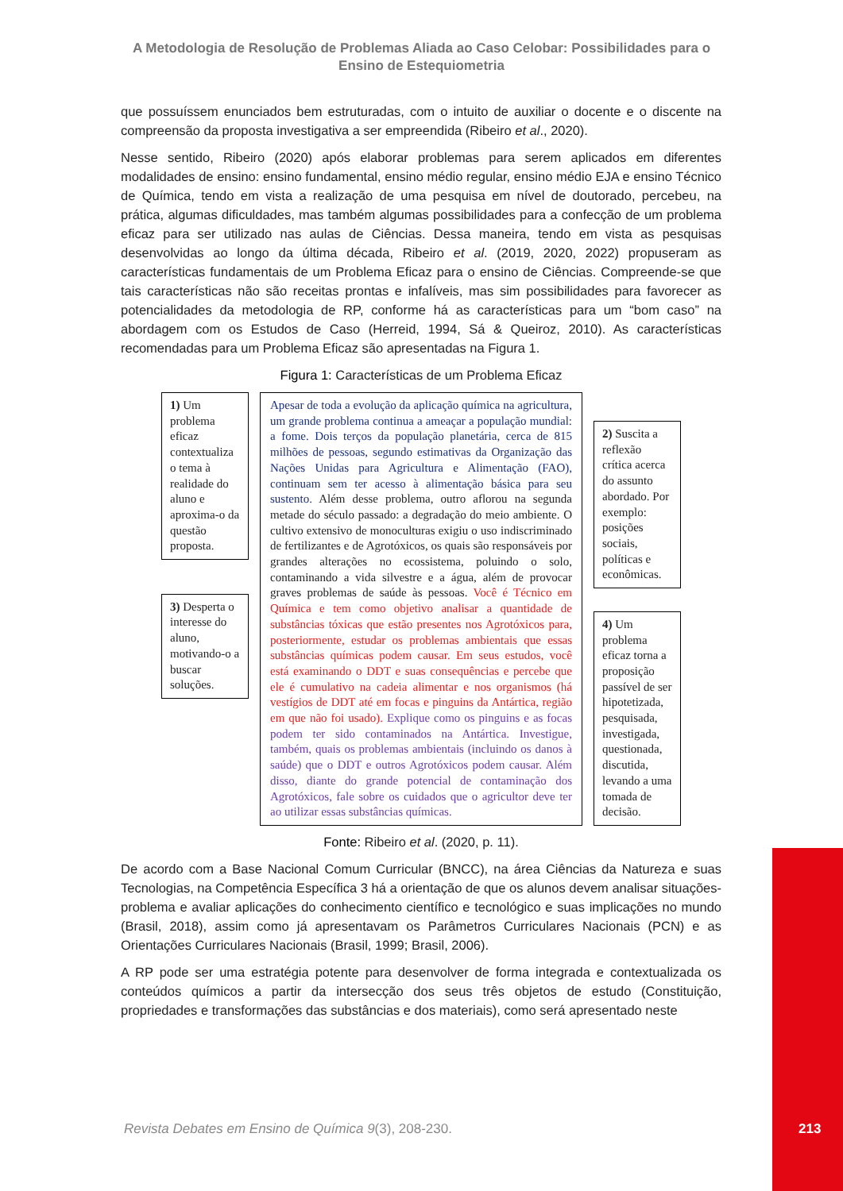A Metodologia de Resolução de Problemas Aliada ao Caso Celobar: Possibilidades para o Ensino de Estequiometria
que possuíssem enunciados bem estruturadas, com o intuito de auxiliar o docente e o discente na compreensão da proposta investigativa a ser empreendida (Ribeiro et al., 2020).
Nesse sentido, Ribeiro (2020) após elaborar problemas para serem aplicados em diferentes modalidades de ensino: ensino fundamental, ensino médio regular, ensino médio EJA e ensino Técnico de Química, tendo em vista a realização de uma pesquisa em nível de doutorado, percebeu, na prática, algumas dificuldades, mas também algumas possibilidades para a confecção de um problema eficaz para ser utilizado nas aulas de Ciências. Dessa maneira, tendo em vista as pesquisas desenvolvidas ao longo da última década, Ribeiro et al. (2019, 2020, 2022) propuseram as características fundamentais de um Problema Eficaz para o ensino de Ciências. Compreende-se que tais características não são receitas prontas e infalíveis, mas sim possibilidades para favorecer as potencialidades da metodologia de RP, conforme há as características para um “bom caso” na abordagem com os Estudos de Caso (Herreid, 1994, Sá & Queiroz, 2010). As características recomendadas para um Problema Eficaz são apresentadas na Figura 1.
Figura 1: Características de um Problema Eficaz
1) Um problema eficaz contextualiza o tema à realidade do aluno e aproxima-o da questão proposta.
3) Desperta o interesse do aluno, motivando-o a buscar soluções.
Apesar de toda a evolução da aplicação química na agricultura, um grande problema continua a ameaçar a população mundial: a fome. Dois terços da população planetária, cerca de 815 milhões de pessoas, segundo estimativas da Organização das Nações Unidas para Agricultura e Alimentação (FAO), continuam sem ter acesso à alimentação básica para seu sustento. Além desse problema, outro aflorou na segunda metade do século passado: a degradação do meio ambiente. O cultivo extensivo de monoculturas exigiu o uso indiscriminado de fertilizantes e de Agrotóxicos, os quais são responsáveis por grandes alterações no ecossistema, poluindo o solo, contaminando a vida silvestre e a água, além de provocar graves problemas de saúde às pessoas. Você é Técnico em Química e tem como objetivo analisar a quantidade de substâncias tóxicas que estão presentes nos Agrotóxicos para, posteriormente, estudar os problemas ambientais que essas substâncias químicas podem causar. Em seus estudos, você está examinando o DDT e suas consequências e percebe que ele é cumulativo na cadeia alimentar e nos organismos (há vestígios de DDT até em focas e pinguins da Antártica, região em que não foi usado). Explique como os pinguins e as focas podem ter sido contaminados na Antártica. Investigue, também, quais os problemas ambientais (incluindo os danos à saúde) que o DDT e outros Agrotóxicos podem causar. Além disso, diante do grande potencial de contaminação dos Agrotóxicos, fale sobre os cuidados que o agricultor deve ter ao utilizar essas substâncias químicas.
2) Suscita a reflexão crítica acerca do assunto abordado. Por exemplo: posições sociais, políticas e econômicas.
4) Um problema eficaz torna a proposição passível de ser hipotetizada, pesquisada, investigada, questionada, discutida, levando a uma tomada de decisão.
Fonte: Ribeiro et al. (2020, p. 11).
De acordo com a Base Nacional Comum Curricular (BNCC), na área Ciências da Natureza e suas Tecnologias, na Competência Específica 3 há a orientação de que os alunos devem analisar situações-problema e avaliar aplicações do conhecimento científico e tecnológico e suas implicações no mundo (Brasil, 2018), assim como já apresentavam os Parâmetros Curriculares Nacionais (PCN) e as Orientações Curriculares Nacionais (Brasil, 1999; Brasil, 2006).
A RP pode ser uma estratégia potente para desenvolver de forma integrada e contextualizada os conteúdos químicos a partir da intersecção dos seus três objetos de estudo (Constituição, propriedades e transformações das substâncias e dos materiais), como será apresentado neste
Revista Debates em Ensino de Química 9(3), 208-230.
213